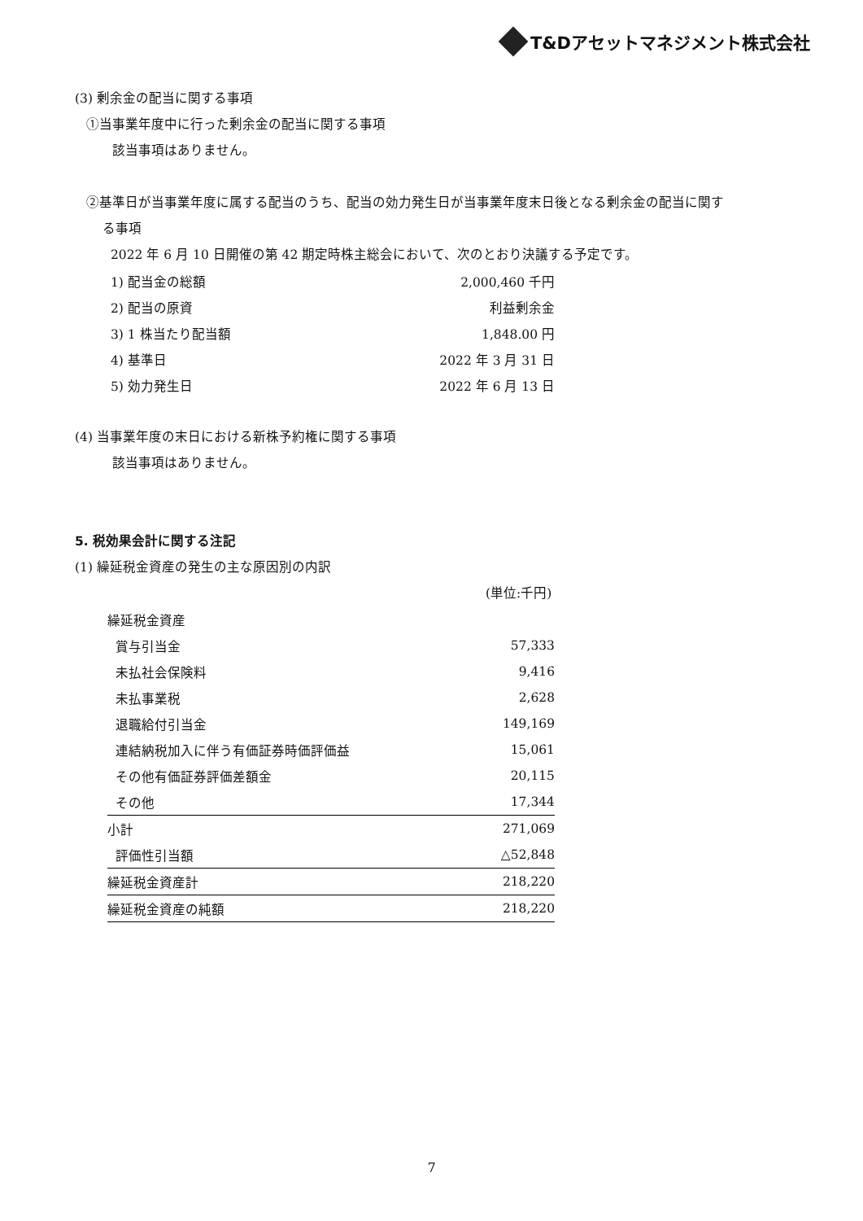T&Dアセットマネジメント株式会社
(3) 剰余金の配当に関する事項
①当事業年度中に行った剰余金の配当に関する事項
該当事項はありません。
②基準日が当事業年度に属する配当のうち、配当の効力発生日が当事業年度末日後となる剰余金の配当に関す
る事項
2022 年 6 月 10 日開催の第 42 期定時株主総会において、次のとおり決議する予定です。
| 1) 配当金の総額 | 2,000,460 千円 |
| 2) 配当の原資 | 利益剰余金 |
| 3) 1 株当たり配当額 | 1,848.00 円 |
| 4) 基準日 | 2022 年 3 月 31 日 |
| 5) 効力発生日 | 2022 年 6 月 13 日 |
(4) 当事業年度の末日における新株予約権に関する事項
該当事項はありません。
5. 税効果会計に関する注記
(1) 繰延税金資産の発生の主な原因別の内訳
(単位:千円)
| 繰延税金資産 | |
| 賞与引当金 | 57,333 |
| 未払社会保険料 | 9,416 |
| 未払事業税 | 2,628 |
| 退職給付引当金 | 149,169 |
| 連結納税加入に伴う有価証券時価評価益 | 15,061 |
| その他有価証券評価差額金 | 20,115 |
| その他 | 17,344 |
| 小計 | 271,069 |
| 評価性引当額 | △52,848 |
| 繰延税金資産計 | 218,220 |
| 繰延税金資産の純額 | 218,220 |
7